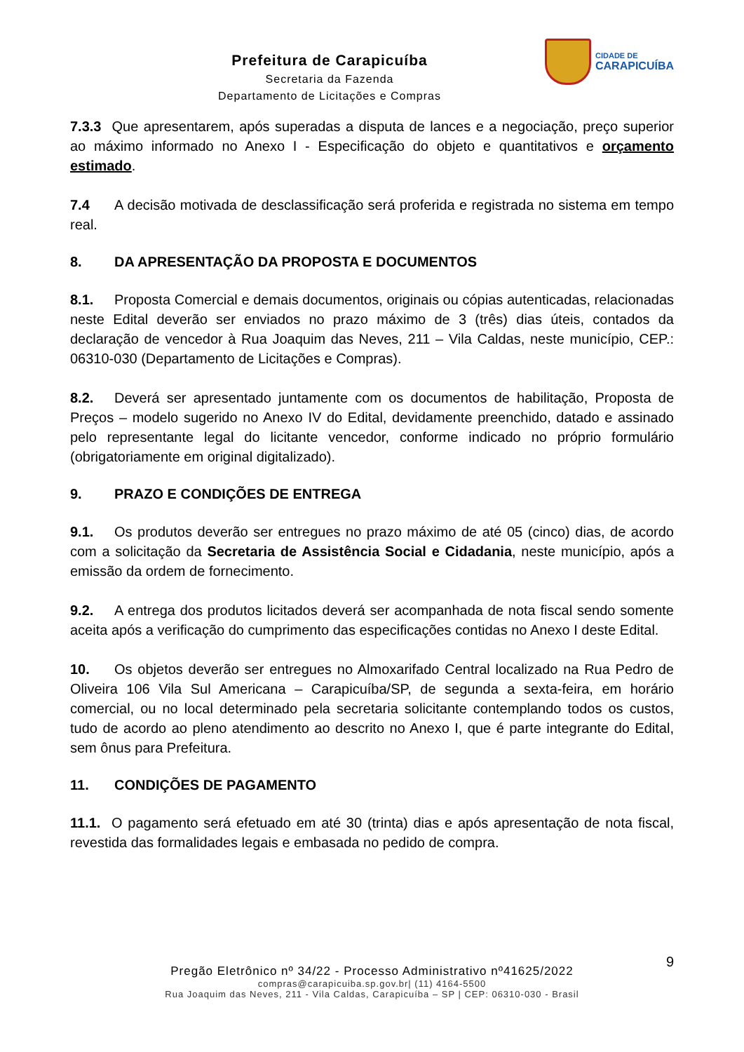Prefeitura de Carapicuíba
Secretaria da Fazenda
Departamento de Licitações e Compras
CIDADE DE
CARAPICUÍBA
7.3.3 Que apresentarem, após superadas a disputa de lances e a negociação, preço superior ao máximo informado no Anexo I - Especificação do objeto e quantitativos e orçamento estimado.
7.4 A decisão motivada de desclassificação será proferida e registrada no sistema em tempo real.
8. DA APRESENTAÇÃO DA PROPOSTA E DOCUMENTOS
8.1. Proposta Comercial e demais documentos, originais ou cópias autenticadas, relacionadas neste Edital deverão ser enviados no prazo máximo de 3 (três) dias úteis, contados da declaração de vencedor à Rua Joaquim das Neves, 211 – Vila Caldas, neste município, CEP.: 06310-030 (Departamento de Licitações e Compras).
8.2. Deverá ser apresentado juntamente com os documentos de habilitação, Proposta de Preços – modelo sugerido no Anexo IV do Edital, devidamente preenchido, datado e assinado pelo representante legal do licitante vencedor, conforme indicado no próprio formulário (obrigatoriamente em original digitalizado).
9. PRAZO E CONDIÇÕES DE ENTREGA
9.1. Os produtos deverão ser entregues no prazo máximo de até 05 (cinco) dias, de acordo com a solicitação da Secretaria de Assistência Social e Cidadania, neste município, após a emissão da ordem de fornecimento.
9.2. A entrega dos produtos licitados deverá ser acompanhada de nota fiscal sendo somente aceita após a verificação do cumprimento das especificações contidas no Anexo I deste Edital.
10. Os objetos deverão ser entregues no Almoxarifado Central localizado na Rua Pedro de Oliveira 106 Vila Sul Americana – Carapicuíba/SP, de segunda a sexta-feira, em horário comercial, ou no local determinado pela secretaria solicitante contemplando todos os custos, tudo de acordo ao pleno atendimento ao descrito no Anexo I, que é parte integrante do Edital, sem ônus para Prefeitura.
11. CONDIÇÕES DE PAGAMENTO
11.1. O pagamento será efetuado em até 30 (trinta) dias e após apresentação de nota fiscal, revestida das formalidades legais e embasada no pedido de compra.
9
Pregão Eletrônico nº 34/22 - Processo Administrativo nº41625/2022
compras@carapicuiba.sp.gov.br| (11) 4164-5500
Rua Joaquim das Neves, 211 - Vila Caldas, Carapicuíba – SP | CEP: 06310-030 - Brasil